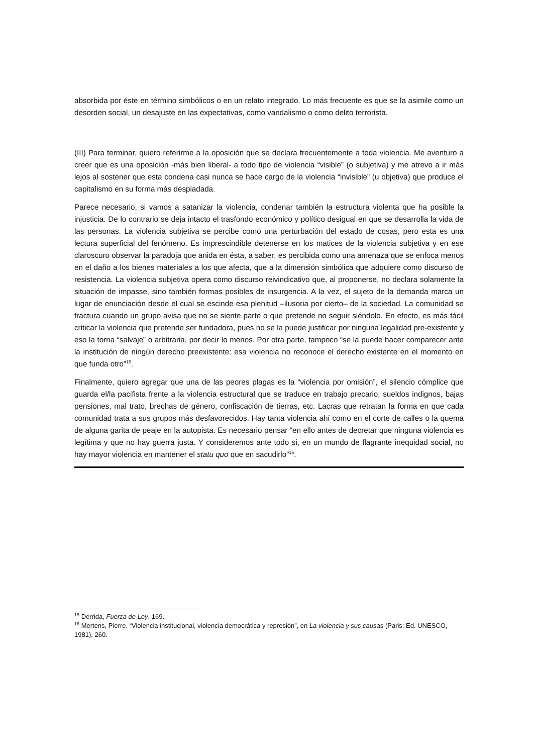absorbida por éste en término simbólicos o en un relato integrado. Lo más frecuente es que se la asimile como un desorden social, un desajuste en las expectativas, como vandalismo o como delito terrorista.
(III) Para terminar, quiero referirme a la oposición que se declara frecuentemente a toda violencia. Me aventuro a creer que es una oposición -más bien liberal- a todo tipo de violencia “visible” (o subjetiva) y me atrevo a ir más lejos al sostener que esta condena casi nunca se hace cargo de la violencia “invisible” (u objetiva) que produce el capitalismo en su forma más despiadada.
Parece necesario, si vamos a satanizar la violencia, condenar también la estructura violenta que ha posible la injusticia. De lo contrario se deja intacto el trasfondo económico y político desigual en que se desarrolla la vida de las personas. La violencia subjetiva se percibe como una perturbación del estado de cosas, pero esta es una lectura superficial del fenómeno. Es imprescindible detenerse en los matices de la violencia subjetiva y en ese claroscuro observar la paradoja que anida en ésta, a saber: es percibida como una amenaza que se enfoca menos en el daño a los bienes materiales a los que afecta, que a la dimensión simbólica que adquiere como discurso de resistencia. La violencia subjetiva opera como discurso reivindicativo que, al proponerse, no declara solamente la situación de impasse, sino también formas posibles de insurgencia. A la vez, el sujeto de la demanda marca un lugar de enunciación desde el cual se escinde esa plenitud –ilusoria por cierto– de la sociedad. La comunidad se fractura cuando un grupo avisa que no se siente parte o que pretende no seguir siéndolo. En efecto, es más fácil criticar la violencia que pretende ser fundadora, pues no se la puede justificar por ninguna legalidad pre-existente y eso la torna “salvaje” o arbitraria, por decir lo menos. Por otra parte, tampoco “se la puede hacer comparecer ante la institución de ningún derecho preexistente: esa violencia no reconoce el derecho existente en el momento en que funda otro”<sup>15</sup>.
Finalmente, quiero agregar que una de las peores plagas es la “violencia por omisión”, el silencio cómplice que guarda el/la pacifista frente a la violencia estructural que se traduce en trabajo precario, sueldos indignos, bajas pensiones, mal trato, brechas de género, confiscación de tierras, etc. Lacras que retratan la forma en que cada comunidad trata a sus grupos más desfavorecidos. Hay tanta violencia ahí como en el corte de calles o la quema de alguna garita de peaje en la autopista. Es necesario pensar “en ello antes de decretar que ninguna violencia es legítima y que no hay guerra justa. Y consideremos ante todo si, en un mundo de flagrante inequidad social, no hay mayor violencia en mantener el statu quo que en sacudirlo”<sup>16</sup>.
<sup>15</sup> Derrida, Fuerza de Ley, 169.
<sup>16</sup> Mertens, Pierre. “Violencia institucional, violencia democrática y represión”, en La violencia y sus causas (Paris: Ed. UNESCO, 1981), 260.